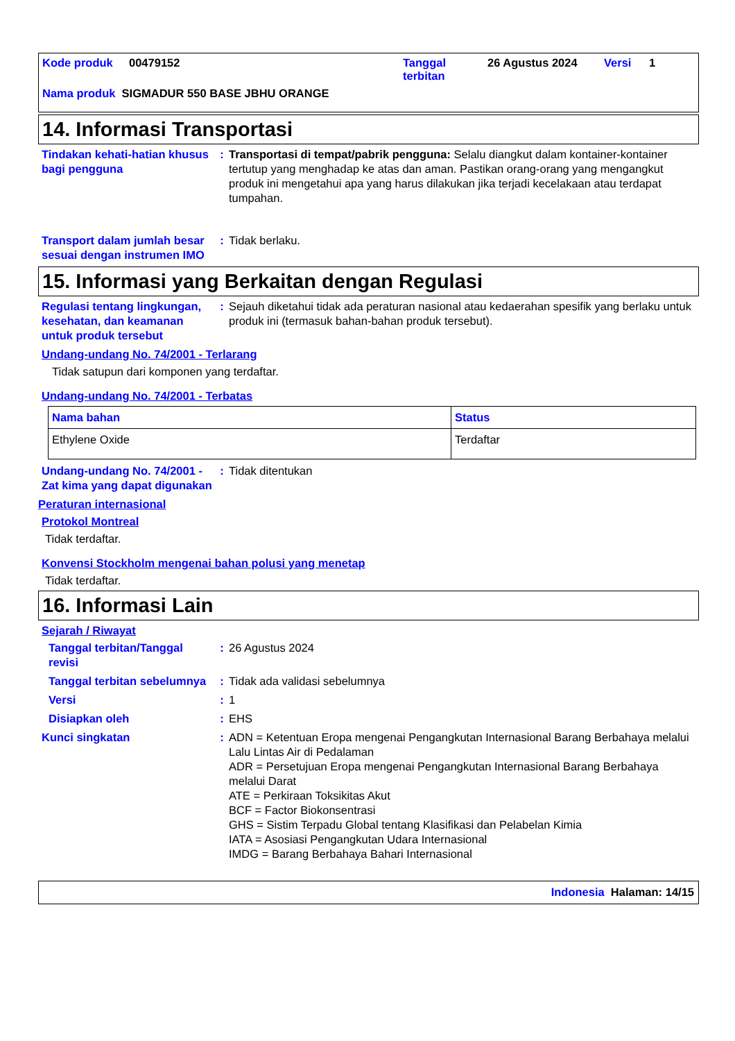Kode produk 00479152 Tanggal
terbitan 26 Agustus 2024 Versi 1
Nama produk SIGMADUR 550 BASE JBHU ORANGE
14. Informasi Transportasi
Tindakan kehati-hatian khusus bagi pengguna
: Transportasi di tempat/pabrik pengguna: Selalu diangkut dalam kontainer-kontainer tertutup yang menghadap ke atas dan aman. Pastikan orang-orang yang mengangkut produk ini mengetahui apa yang harus dilakukan jika terjadi kecelakaan atau terdapat tumpahan.
Transport dalam jumlah besar sesuai dengan instrumen IMO
: Tidak berlaku.
15. Informasi yang Berkaitan dengan Regulasi
Regulasi tentang lingkungan, kesehatan, dan keamanan untuk produk tersebut
: Sejauh diketahui tidak ada peraturan nasional atau kedaerahan spesifik yang berlaku untuk produk ini (termasuk bahan-bahan produk tersebut).
Undang-undang No. 74/2001 - Terlarang
Tidak satupun dari komponen yang terdaftar.
Undang-undang No. 74/2001 - Terbatas
| Nama bahan | Status |
| --- | --- |
| Ethylene Oxide | Terdaftar |
Undang-undang No. 74/2001 - Zat kima yang dapat digunakan
: Tidak ditentukan
Peraturan internasional
Protokol Montreal
Tidak terdaftar.
Konvensi Stockholm mengenai bahan polusi yang menetap
Tidak terdaftar.
16. Informasi Lain
Sejarah / Riwayat
Tanggal terbitan/Tanggal revisi
: 26 Agustus 2024
Tanggal terbitan sebelumnya
: Tidak ada validasi sebelumnya
Versi : 1
Disiapkan oleh : EHS
Kunci singkatan : ADN = Ketentuan Eropa mengenai Pengangkutan Internasional Barang Berbahaya melalui Lalu Lintas Air di Pedalaman
ADR = Persetujuan Eropa mengenai Pengangkutan Internasional Barang Berbahaya melalui Darat
ATE = Perkiraan Toksikitas Akut
BCF = Factor Biokonsentrasi
GHS = Sistim Terpadu Global tentang Klasifikasi dan Pelabelan Kimia
IATA = Asosiasi Pengangkutan Udara Internasional
IMDG = Barang Berbahaya Bahari Internasional
Indonesia Halaman: 14/15